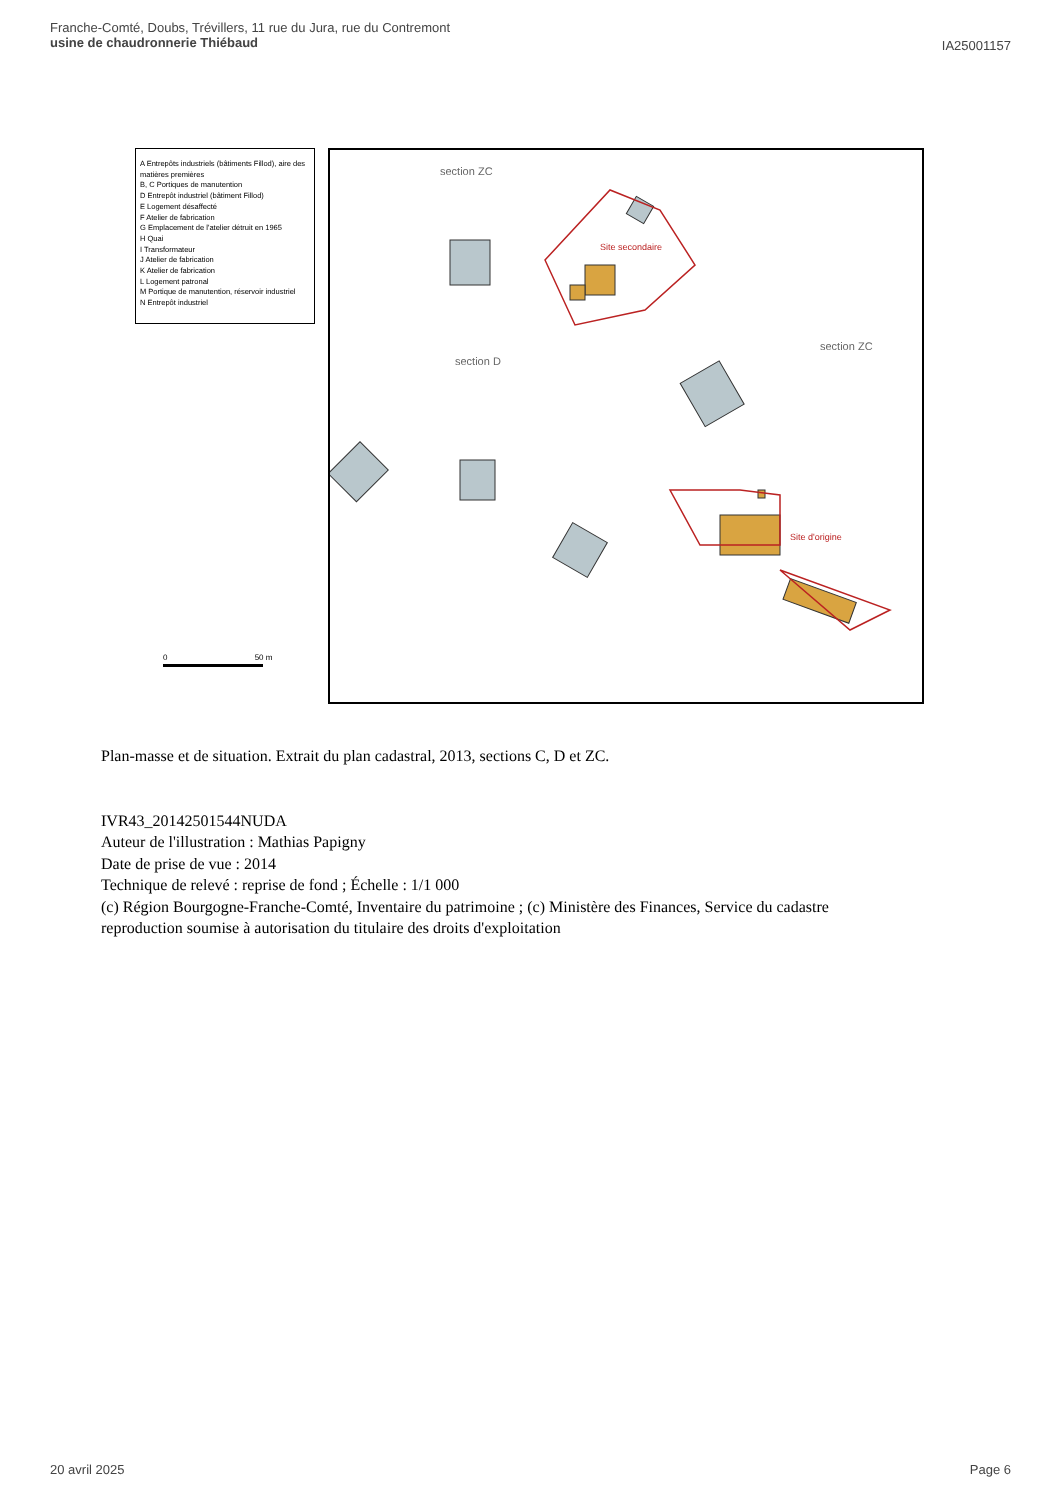Franche-Comté, Doubs, Trévillers, 11 rue du Jura, rue du Contremont
usine de chaudronnerie Thiébaud
IA25001157
A Entrepôts industriels (bâtiments Fillod), aire des matières premières
B, C Portiques de manutention
D Entrepôt industriel (bâtiment Fillod)
E Logement désaffecté
F Atelier de fabrication
G Emplacement de l'atelier détruit en 1965
H Quai
I Transformateur
J Atelier de fabrication
K Atelier de fabrication
L Logement patronal
M Portique de manutention, réservoir industriel
N Entrepôt industriel
0 50 m
section ZC
section D
section ZC
Site secondaire
Site d'origine
Plan-masse et de situation. Extrait du plan cadastral, 2013, sections C, D et ZC.
IVR43_20142501544NUDA
Auteur de l'illustration : Mathias Papigny
Date de prise de vue : 2014
Technique de relevé : reprise de fond ; Échelle : 1/1 000
(c) Région Bourgogne-Franche-Comté, Inventaire du patrimoine ; (c) Ministère des Finances, Service du cadastre
reproduction soumise à autorisation du titulaire des droits d'exploitation
20 avril 2025 Page 6